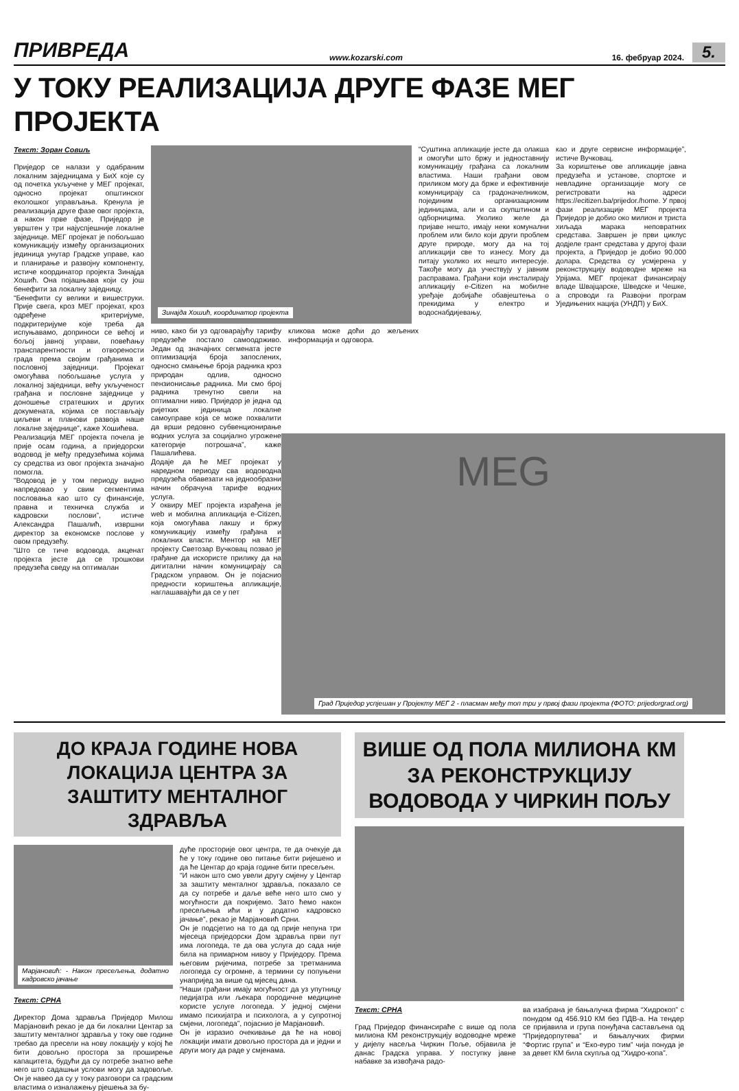ПРИВРЕДА
www.kozarski.com
16. фебруар 2024.
5.
У ТОКУ РЕАЛИЗАЦИЈА ДРУГЕ ФАЗЕ МЕГ ПРОЈЕКТА
Текст: Зоран Совиљ
Приједор се налази у одабраним локалним заједницама у БиХ које су од почетка укључене у МЕГ пројекат, односно пројекат општинског еколошког управљања. Кренула је реализација друге фазе овог пројекта, а након прве фазе, Приједор је уврштен у три најуспјешније локалне заједнице. МЕГ пројекат је побољшао комуникацију између организационих јединица унутар Градске управе, као и планирање и развојну компоненту, истиче координатор пројекта Зинајда Хошић. Она појашњава који су још бенефити за локалну заједницу.
“Бенефити су велики и вишеструки. Прије свега, кроз МЕГ пројекат, кроз одређене критеријуме, подкритеријуме које треба да испуњавамо, доприноси се већој и бољој јавној управи, повећању транспарентности и отворености града према својим грађанима и пословној заједници. Пројекат омогућава побољшање услуга у локалној заједници, већу укљученост грађана и пословне заједнице у доношење стратешких и других докумената, којима се постављају циљеви и планови развоја наше локалне заједнице”, каже Хошићева.
Реализација МЕГ пројекта почела је прије осам година, а приједорски водовод је међу предузећима којима су средства из овог пројекта значајно помогла.
“Водовод је у том периоду видно напредовао у свим сегментима пословања као што су финансије, правна и техничка служба и кадровски послови”, истиче Александра Пашалић, извршни директор за економске послове у овом предузећу.
“Што се тиче водовода, акценат пројекта јесте да се трошкови предузећа сведу на оптималан
Зинајда Хошић, координатор пројекта
“Суштина апликације јесте да олакша и омогући што бржу и једноставнију комуникацију грађана са локалним властима. Наши грађани овом приликом могу да брже и ефективније комуницирају са градоначелником, појединим организационим јединицама, али и са скупштином и одборницима. Уколико желе да пријаве нешто, имају неки комунални проблем или било који други проблем друге природе, могу да на тој апликацији све то изнесу. Могу да питају уколико их нешто интересује. Такође могу да учествују у јавним расправама. Грађани који инсталирају апликацију e-Citizen на мобилне уређаје добијаће обавјештења о прекидима у електро и водоснабдијевању,
ниво, како би уз одговарајућу тарифу предузеће постало самоодрживо. Један од значајних сегмената јесте оптимизација броја запослених, односно смањење броја радника кроз природан одлив, односно пензионисање радника. Ми смо број радника тренутно свели на оптимални ниво. Приједор је једна од ријетких јединица локалне самоуправе која се може похвалити да врши редовно субвенционирање водних услуга за социјално угрожене категорије потрошача”, каже Пашалићева.
Додаје да ће МЕГ пројекат у наредном периоду сва водоводна предузећа обавезати на једнообразни начин обрачуна тарифе водних услуга.
У оквиру МЕГ пројекта израђена је web и мобилна апликација e-Citizen, која омогућава лакшу и бржу комуникацију између грађана и локалних власти. Ментор на МЕГ пројекту Светозар Вучковац позвао је грађане да искористе прилику да на дигитални начин комуницирају са Градском управом. Он је појаснио предности кориштења апликације, наглашавајући да се у пет
кликова може доћи до жељених информација и одговора.
као и друге сервисне информације”, истиче Вучковац.
За кориштење ове апликације јавна предузећа и установе, спортске и невладине организације могу се регистровати на адреси https://ecitizen.ba/prijedor./home. У првој фази реализације МЕГ пројекта Приједор је добио око милион и триста хиљада марака неповратних средстава. Завршен је први циклус додјеле грант средстава у другој фази пројекта, а Приједор је добио 90.000 долара. Средства су усмјерена у реконструкцију водоводне мреже на Урijама. МЕГ пројекат финансирају владе Швајцарске, Шведске и Чешке, а спроводи га Развојни програм Уједињених нација (УНДП) у БиХ.
MEG
Град Приједор успјешан у Пројекту МЕГ 2 - пласман међу топ три у првој фази пројекта (ФОТО: prijedorgrad.org)
ДО КРАЈА ГОДИНЕ НОВА ЛОКАЦИЈА ЦЕНТРА ЗА ЗАШТИТУ МЕНТАЛНОГ ЗДРАВЉА
Марјановић: - Након пресељења, додатно кадровско јачање
Текст: СРНА
Директор Дома здравља Приједор Милош Марјановић рекао је да би локални Центар за заштиту менталног здравља у току ове године требао да пресели на нову локацију у којој ће бити довољно простора за проширење капацитета, будући да су потребе знатно веће него што садашњи услови могу да задовоље. Он је навео да су у току разговори са градским властима о изналажењу рјешења за бу-
дуће просторије овог центра, те да очекује да ће у току године ово питање бити ријешено и да ће Центар до краја године бити пресељен.
“И након што смо увели другу смјену у Центар за заштиту менталног здравља, показало се да су потребе и даље веће него што смо у могућности да покријемо. Зато ћемо након пресељења ићи и у додатно кадровско јачање”, рекао је Марјановић Срни.
Он је подсјетио на то да од прије непуна три мјесеца приједорски Дом здравља први пут има логопеда, те да ова услуга до сада није била на примарном нивоу у Приједору. Према његовим ријечима, потребе за третманима логопеда су огромне, а термини су попуњени унапријед за више од мјесец дана.
“Наши грађани имају могућност да уз упутницу педијатра или љекара породичне медицине користе услуге логопеда. У једној смјени имамо психијатра и психолога, а у супротној смјени, логопеда”, појаснио је Марјановић.
Он је изразио очекивање да ће на новој локацији имати довољно простора да и једни и други могу да раде у смјенама.
ВИШЕ ОД ПОЛА МИЛИОНА КМ ЗА РЕКОНСТРУКЦИЈУ ВОДОВОДА У ЧИРКИН ПОЉУ
Текст: СРНА
Град Приједор финансираће с више од пола милиона КМ реконструкцију водоводне мреже у дијелу насеља Чиркин Поље, објавила је данас Градска управа. У поступку јавне набавке за извођача радо-
ва изабрана је бањалучка фирма “Хидрокоп” с понудом од 456.910 КМ без ПДВ-а. На тендер се пријавила и група понуђача састављена од “Приједорпутева” и бањалучких фирми “Фортис група” и “Еко-еуро тим” чија понуда је за девет КМ била скупља од “Хидро-копа”.